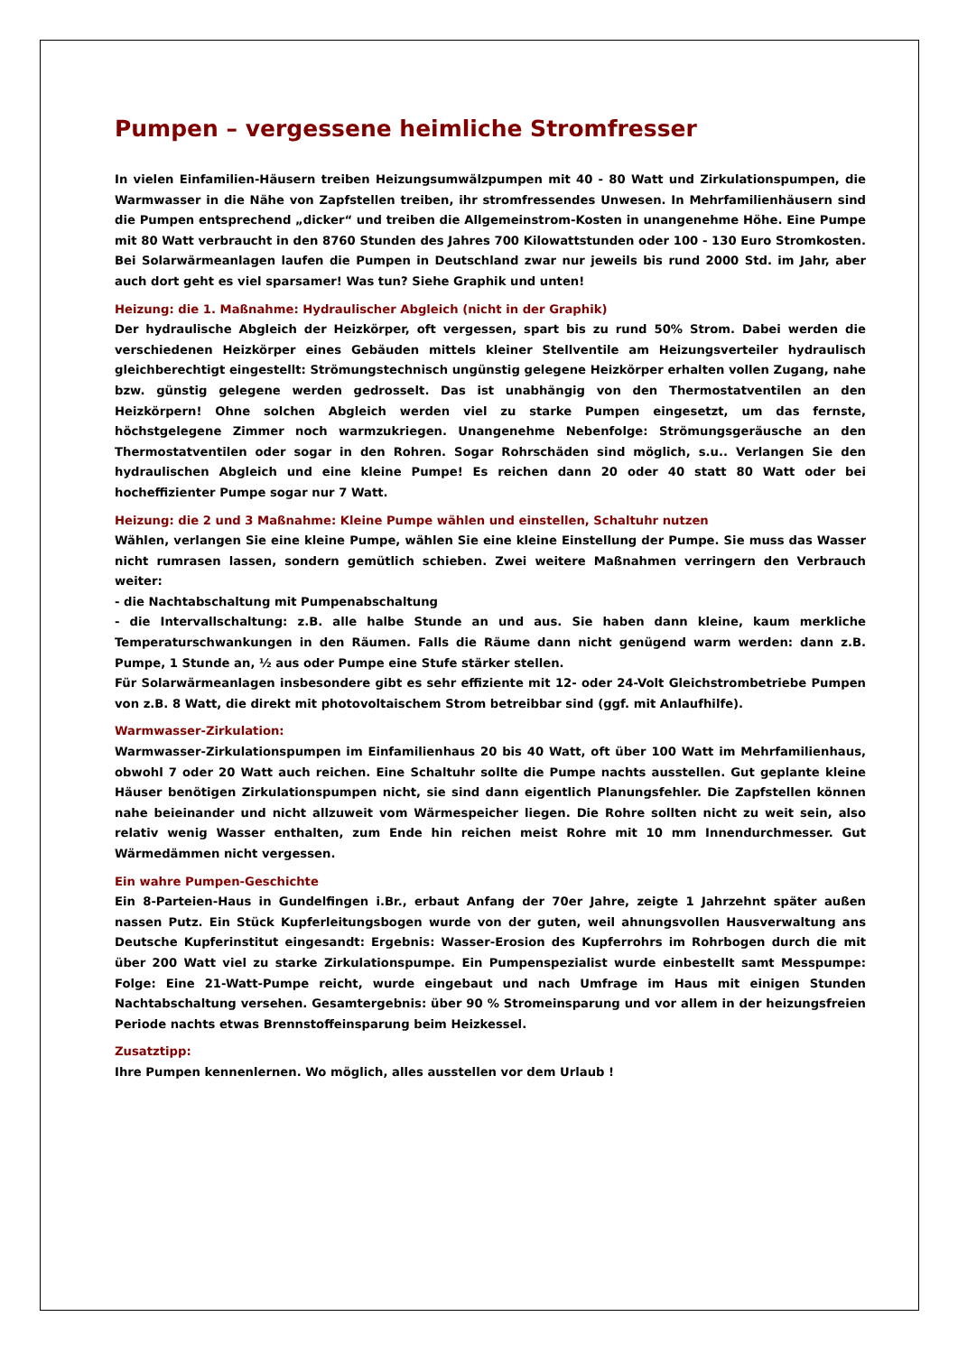Pumpen – vergessene heimliche Stromfresser
In vielen Einfamilien-Häusern treiben Heizungsumwälzpumpen mit 40 - 80 Watt und Zirkulationspumpen, die Warmwasser in die Nähe von Zapfstellen treiben, ihr stromfressendes Unwesen. In Mehrfamilienhäusern sind die Pumpen entsprechend „dicker“ und treiben die Allgemeinstrom-Kosten in unangenehme Höhe. Eine Pumpe mit 80 Watt verbraucht in den 8760 Stunden des Jahres 700 Kilowattstunden oder 100 - 130 Euro Stromkosten. Bei Solarwärmeanlagen laufen die Pumpen in Deutschland zwar nur jeweils bis rund 2000 Std. im Jahr, aber auch dort geht es viel sparsamer! Was tun? Siehe Graphik und unten!
Heizung: die 1. Maßnahme: Hydraulischer Abgleich (nicht in der Graphik)
Der hydraulische Abgleich der Heizkörper, oft vergessen, spart bis zu rund 50% Strom. Dabei werden die verschiedenen Heizkörper eines Gebäuden mittels kleiner Stellventile am Heizungsverteiler hydraulisch gleichberechtigt eingestellt: Strömungstechnisch ungünstig gelegene Heizkörper erhalten vollen Zugang, nahe bzw. günstig gelegene werden gedrosselt. Das ist unabhängig von den Thermostatventilen an den Heizkörpern! Ohne solchen Abgleich werden viel zu starke Pumpen eingesetzt, um das fernste, höchstgelegene Zimmer noch warmzukriegen. Unangenehme Nebenfolge: Strömungsgeräusche an den Thermostatventilen oder sogar in den Rohren. Sogar Rohrschäden sind möglich, s.u.. Verlangen Sie den hydraulischen Abgleich und eine kleine Pumpe! Es reichen dann 20 oder 40 statt 80 Watt oder bei hocheffizienter Pumpe sogar nur 7 Watt.
Heizung: die 2 und 3 Maßnahme: Kleine Pumpe wählen und einstellen, Schaltuhr nutzen
Wählen, verlangen Sie eine kleine Pumpe, wählen Sie eine kleine Einstellung der Pumpe. Sie muss das Wasser nicht rumrasen lassen, sondern gemütlich schieben. Zwei weitere Maßnahmen verringern den Verbrauch weiter:
- die Nachtabschaltung mit Pumpenabschaltung
- die Intervallschaltung: z.B. alle halbe Stunde an und aus. Sie haben dann kleine, kaum merkliche Temperaturschwankungen in den Räumen. Falls die Räume dann nicht genügend warm werden: dann z.B. Pumpe, 1 Stunde an, ½ aus oder Pumpe eine Stufe stärker stellen.
Für Solarwärmeanlagen insbesondere gibt es sehr effiziente mit 12- oder 24-Volt Gleichstrombetriebe Pumpen von z.B. 8 Watt, die direkt mit photovoltaischem Strom betreibbar sind (ggf. mit Anlaufhilfe).
Warmwasser-Zirkulation:
Warmwasser-Zirkulationspumpen im Einfamilienhaus 20 bis 40 Watt, oft über 100 Watt im Mehrfamilienhaus, obwohl 7 oder 20 Watt auch reichen. Eine Schaltuhr sollte die Pumpe nachts ausstellen. Gut geplante kleine Häuser benötigen Zirkulationspumpen nicht, sie sind dann eigentlich Planungsfehler. Die Zapfstellen können nahe beieinander und nicht allzuweit vom Wärmespeicher liegen. Die Rohre sollten nicht zu weit sein, also relativ wenig Wasser enthalten, zum Ende hin reichen meist Rohre mit 10 mm Innendurchmesser. Gut Wärmedämmen nicht vergessen.
Ein wahre Pumpen-Geschichte
Ein 8-Parteien-Haus in Gundelfingen i.Br., erbaut Anfang der 70er Jahre, zeigte 1 Jahrzehnt später außen nassen Putz. Ein Stück Kupferleitungsbogen wurde von der guten, weil ahnungsvollen Hausverwaltung ans Deutsche Kupferinstitut eingesandt: Ergebnis: Wasser-Erosion des Kupferrohrs im Rohrbogen durch die mit über 200 Watt viel zu starke Zirkulationspumpe. Ein Pumpenspezialist wurde einbestellt samt Messpumpe: Folge: Eine 21-Watt-Pumpe reicht, wurde eingebaut und nach Umfrage im Haus mit einigen Stunden Nachtabschaltung versehen. Gesamtergebnis: über 90 % Stromeinsparung und vor allem in der heizungsfreien Periode nachts etwas Brennstoffeinsparung beim Heizkessel.
Zusatztipp:
Ihre Pumpen kennenlernen. Wo möglich, alles ausstellen vor dem Urlaub !